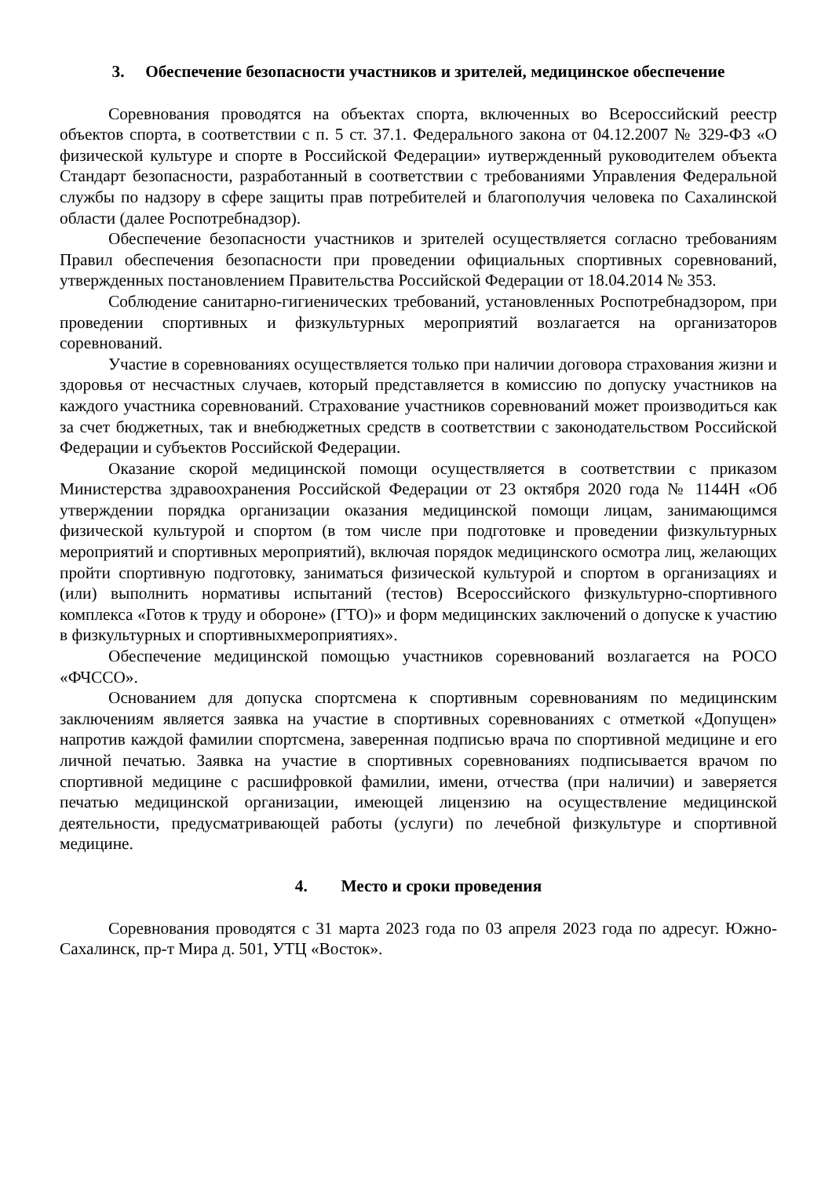3. Обеспечение безопасности участников и зрителей, медицинское обеспечение
Соревнования проводятся на объектах спорта, включенных во Всероссийский реестр объектов спорта, в соответствии с п. 5 ст. 37.1. Федерального закона от 04.12.2007 № 329-ФЗ «О физической культуре и спорте в Российской Федерации» иутвержденный руководителем объекта Стандарт безопасности, разработанный в соответствии с требованиями Управления Федеральной службы по надзору в сфере защиты прав потребителей и благополучия человека по Сахалинской области (далее Роспотребнадзор).
Обеспечение безопасности участников и зрителей осуществляется согласно требованиям Правил обеспечения безопасности при проведении официальных спортивных соревнований, утвержденных постановлением Правительства Российской Федерации от 18.04.2014 № 353.
Соблюдение санитарно-гигиенических требований, установленных Роспотребнадзором, при проведении спортивных и физкультурных мероприятий возлагается на организаторов соревнований.
Участие в соревнованиях осуществляется только при наличии договора страхования жизни и здоровья от несчастных случаев, который представляется в комиссию по допуску участников на каждого участника соревнований. Страхование участников соревнований может производиться как за счет бюджетных, так и внебюджетных средств в соответствии с законодательством Российской Федерации и субъектов Российской Федерации.
Оказание скорой медицинской помощи осуществляется в соответствии с приказом Министерства здравоохранения Российской Федерации от 23 октября 2020 года № 1144Н «Об утверждении порядка организации оказания медицинской помощи лицам, занимающимся физической культурой и спортом (в том числе при подготовке и проведении физкультурных мероприятий и спортивных мероприятий), включая порядок медицинского осмотра лиц, желающих пройти спортивную подготовку, заниматься физической культурой и спортом в организациях и (или) выполнить нормативы испытаний (тестов) Всероссийского физкультурно-спортивного комплекса «Готов к труду и обороне» (ГТО)» и форм медицинских заключений о допуске к участию в физкультурных и спортивныхмероприятиях».
Обеспечение медицинской помощью участников соревнований возлагается на РОСО «ФЧССО».
Основанием для допуска спортсмена к спортивным соревнованиям по медицинским заключениям является заявка на участие в спортивных соревнованиях с отметкой «Допущен» напротив каждой фамилии спортсмена, заверенная подписью врача по спортивной медицине и его личной печатью. Заявка на участие в спортивных соревнованиях подписывается врачом по спортивной медицине с расшифровкой фамилии, имени, отчества (при наличии) и заверяется печатью медицинской организации, имеющей лицензию на осуществление медицинской деятельности, предусматривающей работы (услуги) по лечебной физкультуре и спортивной медицине.
4. Место и сроки проведения
Соревнования проводятся с 31 марта 2023 года по 03 апреля 2023 года по адресуг. Южно-Сахалинск, пр-т Мира д. 501, УТЦ «Восток».